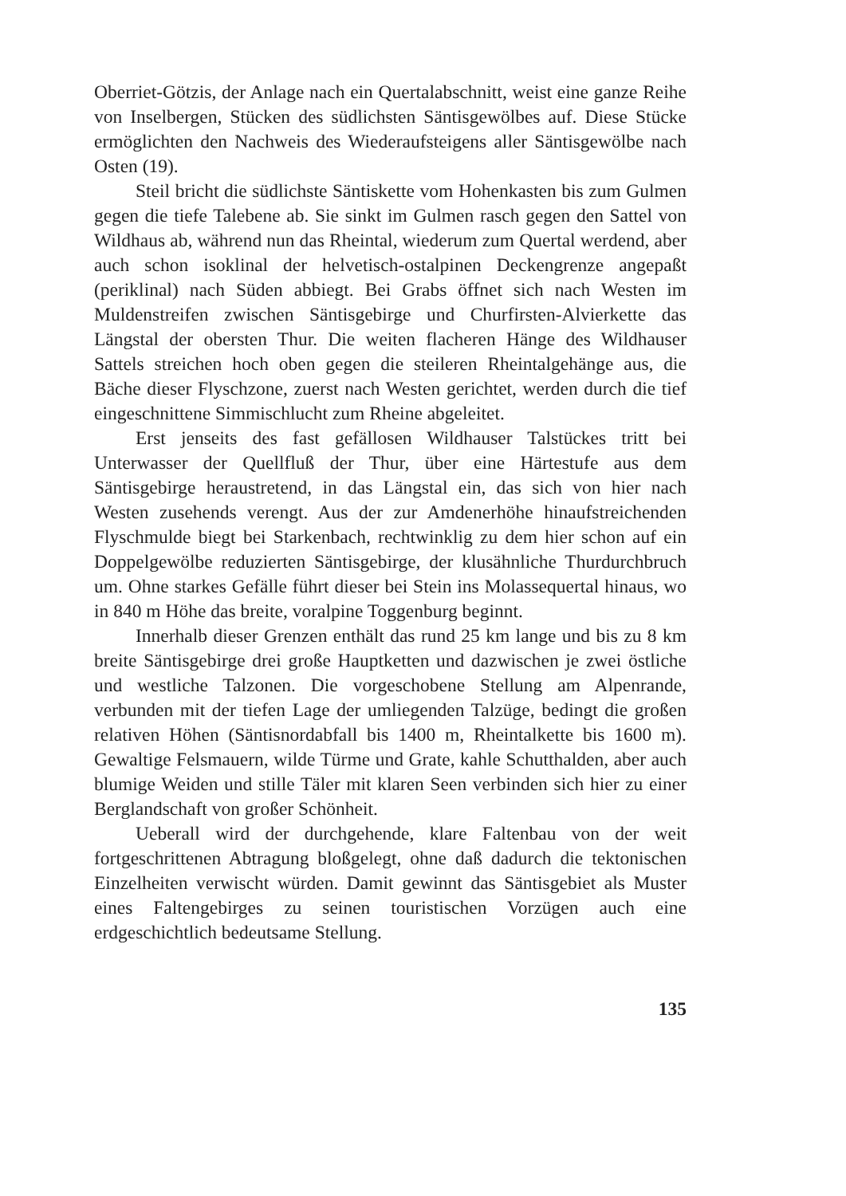Oberriet-Götzis, der Anlage nach ein Quertalabschnitt, weist eine ganze Reihe von Inselbergen, Stücken des südlichsten Säntisgewölbes auf. Diese Stücke ermöglichten den Nachweis des Wiederaufsteigens aller Säntisgewölbe nach Osten (19).
Steil bricht die südlichste Säntiskette vom Hohenkasten bis zum Gulmen gegen die tiefe Talebene ab. Sie sinkt im Gulmen rasch gegen den Sattel von Wildhaus ab, während nun das Rheintal, wiederum zum Quertal werdend, aber auch schon isoklinal der helvetisch-ostalpinen Deckengrenze angepaßt (periklinal) nach Süden abbiegt. Bei Grabs öffnet sich nach Westen im Muldenstreifen zwischen Säntisgebirge und Churfirsten-Alvierkette das Längstal der obersten Thur. Die weiten flacheren Hänge des Wildhauser Sattels streichen hoch oben gegen die steileren Rheintalgehänge aus, die Bäche dieser Flyschzone, zuerst nach Westen gerichtet, werden durch die tief eingeschnittene Simmischlucht zum Rheine abgeleitet.
Erst jenseits des fast gefällosen Wildhauser Talstückes tritt bei Unterwasser der Quellfluß der Thur, über eine Härtestufe aus dem Säntisgebirge heraustretend, in das Längstal ein, das sich von hier nach Westen zusehends verengt. Aus der zur Amdenerhöhe hinaufstreichenden Flyschmulde biegt bei Starkenbach, rechtwinklig zu dem hier schon auf ein Doppelgewölbe reduzierten Säntisgebirge, der klusähnliche Thurdurchbruch um. Ohne starkes Gefälle führt dieser bei Stein ins Molassequertal hinaus, wo in 840 m Höhe das breite, voralpine Toggenburg beginnt.
Innerhalb dieser Grenzen enthält das rund 25 km lange und bis zu 8 km breite Säntisgebirge drei große Hauptketten und dazwischen je zwei östliche und westliche Talzonen. Die vorgeschobene Stellung am Alpenrande, verbunden mit der tiefen Lage der umliegenden Talzüge, bedingt die großen relativen Höhen (Säntisnordabfall bis 1400 m, Rheintalkette bis 1600 m). Gewaltige Felsmauern, wilde Türme und Grate, kahle Schutthalden, aber auch blumige Weiden und stille Täler mit klaren Seen verbinden sich hier zu einer Berglandschaft von großer Schönheit.
Ueberall wird der durchgehende, klare Faltenbau von der weit fortgeschrittenen Abtragung bloßgelegt, ohne daß dadurch die tektonischen Einzelheiten verwischt würden. Damit gewinnt das Säntisgebiet als Muster eines Faltengebirges zu seinen touristischen Vorzügen auch eine erdgeschichtlich bedeutsame Stellung.
135